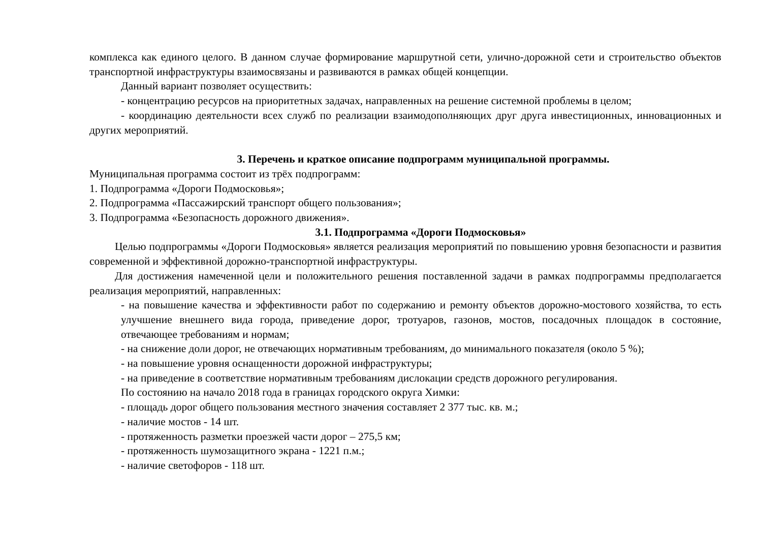комплекса как единого целого. В данном случае формирование маршрутной сети, улично-дорожной сети и строительство объектов транспортной инфраструктуры взаимосвязаны и развиваются в рамках общей концепции.
Данный вариант позволяет осуществить:
- концентрацию ресурсов на приоритетных задачах, направленных на решение системной проблемы в целом;
- координацию деятельности всех служб по реализации взаимодополняющих друг друга инвестиционных, инновационных и других мероприятий.
3. Перечень и краткое описание подпрограмм муниципальной программы.
Муниципальная программа состоит из трёх подпрограмм:
1. Подпрограмма «Дороги Подмосковья»;
2. Подпрограмма «Пассажирский транспорт общего пользования»;
3. Подпрограмма «Безопасность дорожного движения».
3.1. Подпрограмма «Дороги Подмосковья»
Целью подпрограммы «Дороги Подмосковья» является реализация мероприятий по повышению уровня безопасности и развития современной и эффективной дорожно-транспортной инфраструктуры.
Для достижения намеченной цели и положительного решения поставленной задачи в рамках подпрограммы предполагается реализация мероприятий, направленных:
- на повышение качества и эффективности работ по содержанию и ремонту объектов дорожно-мостового хозяйства, то есть улучшение внешнего вида города, приведение дорог, тротуаров, газонов, мостов, посадочных площадок в состояние, отвечающее требованиям и нормам;
- на снижение доли дорог, не отвечающих нормативным требованиям, до минимального показателя (около 5 %);
- на повышение уровня оснащенности дорожной инфраструктуры;
- на приведение в соответствие нормативным требованиям дислокации средств дорожного регулирования.
По состоянию на начало 2018 года в границах городского округа Химки:
- площадь дорог общего пользования местного значения составляет 2 377 тыс. кв. м.;
- наличие мостов - 14 шт.
- протяженность разметки проезжей части дорог – 275,5 км;
- протяженность шумозащитного экрана - 1221 п.м.;
- наличие светофоров - 118 шт.